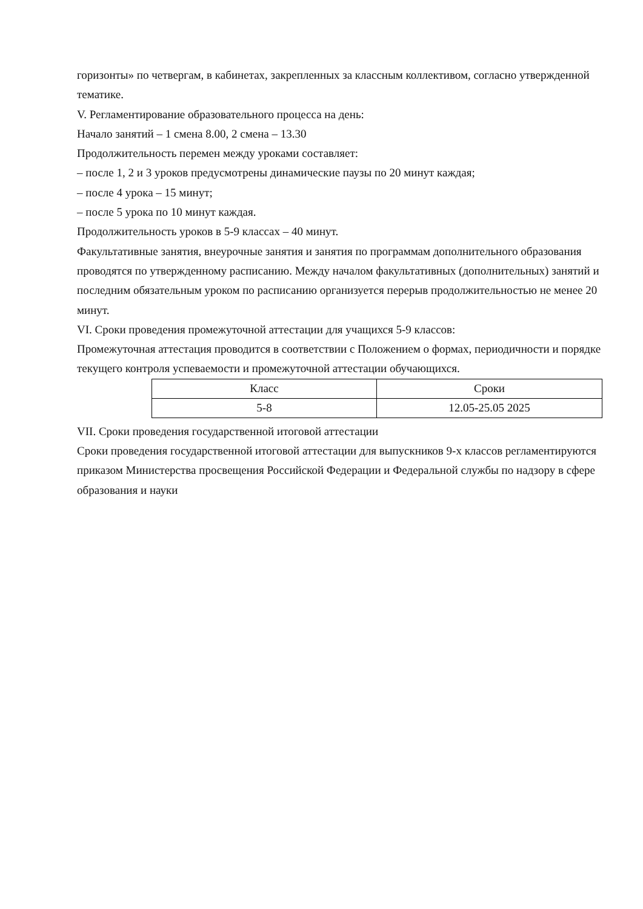горизонты» по четвергам, в кабинетах, закрепленных за классным коллективом, согласно утвержденной тематике.
V. Регламентирование образовательного процесса на день:
Начало занятий – 1 смена 8.00, 2 смена – 13.30
Продолжительность перемен между уроками составляет:
– после 1, 2 и 3 уроков предусмотрены динамические паузы по 20 минут каждая;
– после 4 урока – 15 минут;
– после 5 урока по 10 минут каждая.
Продолжительность уроков в 5-9 классах – 40 минут.
Факультативные занятия, внеурочные занятия и занятия по программам дополнительного образования проводятся по утвержденному расписанию. Между началом факультативных (дополнительных) занятий и последним обязательным уроком по расписанию организуется перерыв продолжительностью не менее 20 минут.
VI. Сроки проведения промежуточной аттестации для учащихся 5-9 классов:
Промежуточная аттестация проводится в соответствии с Положением о формах, периодичности и порядке текущего контроля успеваемости и промежуточной аттестации обучающихся.
| Класс | Сроки |
| 5-8 | 12.05-25.05 2025 |
VII. Сроки проведения государственной итоговой аттестации
Сроки проведения государственной итоговой аттестации для выпускников 9-х классов регламентируются приказом Министерства просвещения Российской Федерации и Федеральной службы по надзору в сфере образования и науки